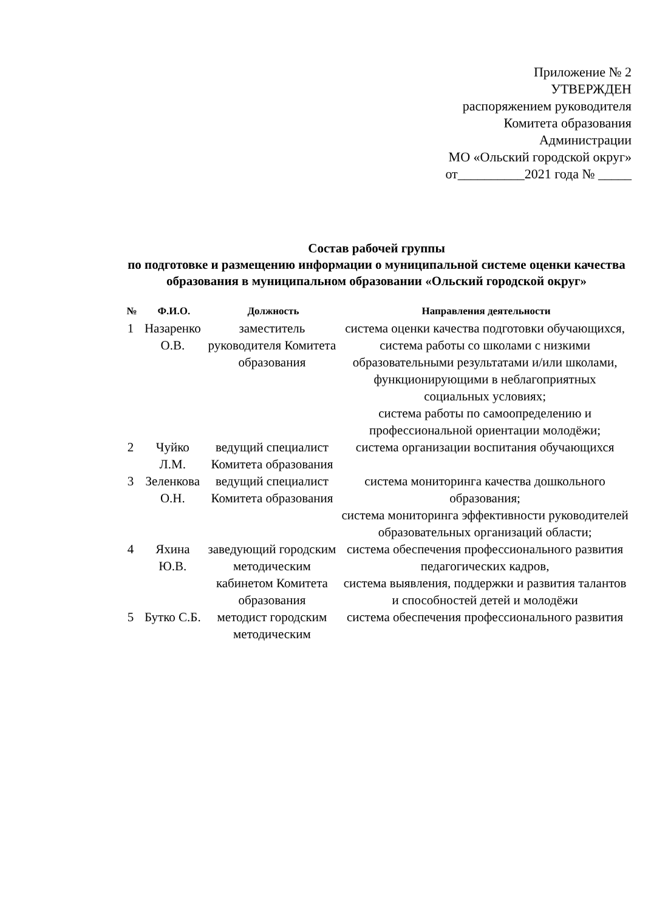Приложение № 2
УТВЕРЖДЕН
распоряжением руководителя
Комитета образования
Администрации
МО «Ольский городской округ»
от__________2021 года № _____
Состав рабочей группы
по подготовке и размещению информации о муниципальной системе оценки качества образования в муниципальном образовании «Ольский городской округ»
| № | Ф.И.О. | Должность | Направления деятельности |
| --- | --- | --- | --- |
| 1 | Назаренко О.В. | заместитель руководителя Комитета образования | система оценки качества подготовки обучающихся, система работы со школами с низкими образовательными результатами и/или школами, функционирующими в неблагоприятных социальных условиях; система работы по самоопределению и профессиональной ориентации молодёжи; |
| 2 | Чуйко Л.М. | ведущий специалист Комитета образования | система организации воспитания обучающихся |
| 3 | Зеленкова О.Н. | ведущий специалист Комитета образования | система мониторинга качества дошкольного образования; система мониторинга эффективности руководителей образовательных организаций области; |
| 4 | Яхина Ю.В. | заведующий городским методическим кабинетом Комитета образования | система обеспечения профессионального развития педагогических кадров, система выявления, поддержки и развития талантов и способностей детей и молодёжи |
| 5 | Бутко С.Б. | методист городским методическим | система обеспечения профессионального развития |